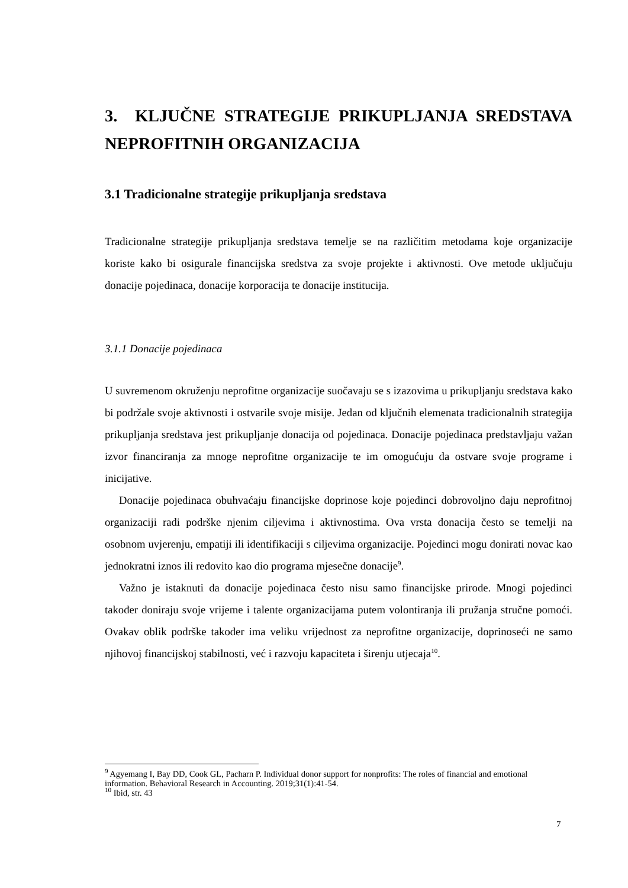3. KLJUČNE STRATEGIJE PRIKUPLJANJA SREDSTAVA NEPROFITNIH ORGANIZACIJA
3.1 Tradicionalne strategije prikupljanja sredstava
Tradicionalne strategije prikupljanja sredstava temelje se na različitim metodama koje organizacije koriste kako bi osigurale financijska sredstva za svoje projekte i aktivnosti. Ove metode uključuju donacije pojedinaca, donacije korporacija te donacije institucija.
3.1.1 Donacije pojedinaca
U suvremenom okruženju neprofitne organizacije suočavaju se s izazovima u prikupljanju sredstava kako bi podržale svoje aktivnosti i ostvarile svoje misije. Jedan od ključnih elemenata tradicionalnih strategija prikupljanja sredstava jest prikupljanje donacija od pojedinaca. Donacije pojedinaca predstavljaju važan izvor financiranja za mnoge neprofitne organizacije te im omogućuju da ostvare svoje programe i inicijative.
Donacije pojedinaca obuhvaćaju financijske doprinose koje pojedinci dobrovoljno daju neprofitnoj organizaciji radi podrške njenim ciljevima i aktivnostima. Ova vrsta donacija često se temelji na osobnom uvjerenju, empatiji ili identifikaciji s ciljevima organizacije. Pojedinci mogu donirati novac kao jednokratni iznos ili redovito kao dio programa mjesečne donacije<sup>9</sup>.
Važno je istaknuti da donacije pojedinaca često nisu samo financijske prirode. Mnogi pojedinci također doniraju svoje vrijeme i talente organizacijama putem volontiranja ili pružanja stručne pomoći. Ovakav oblik podrške također ima veliku vrijednost za neprofitne organizacije, doprinoseći ne samo njihovoj financijskoj stabilnosti, već i razvoju kapaciteta i širenju utjecaja<sup>10</sup>.
<sup>9</sup> Agyemang I, Bay DD, Cook GL, Pacharn P. Individual donor support for nonprofits: The roles of financial and emotional information. Behavioral Research in Accounting. 2019;31(1):41-54.
<sup>10</sup> Ibid, str. 43
7